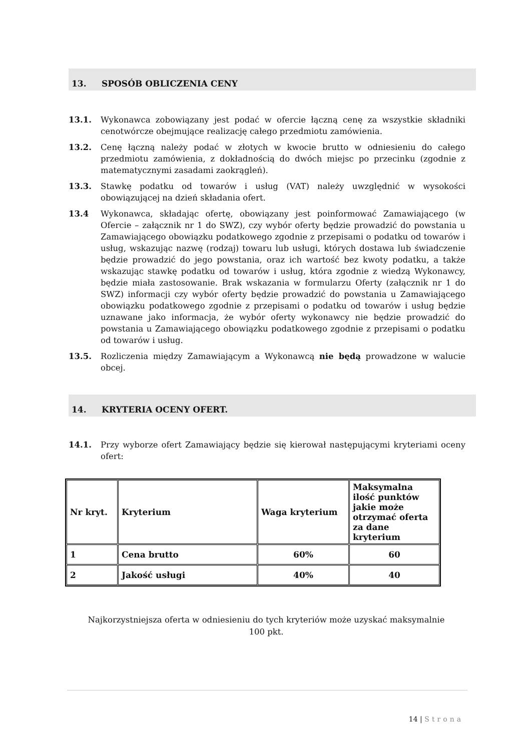13. SPOSÓB OBLICZENIA CENY
13.1. Wykonawca zobowiązany jest podać w ofercie łączną cenę za wszystkie składniki cenotwórcze obejmujące realizację całego przedmiotu zamówienia.
13.2. Cenę łączną należy podać w złotych w kwocie brutto w odniesieniu do całego przedmiotu zamówienia, z dokładnością do dwóch miejsc po przecinku (zgodnie z matematycznymi zasadami zaokrągleń).
13.3. Stawkę podatku od towarów i usług (VAT) należy uwzględnić w wysokości obowiązującej na dzień składania ofert.
13.4 Wykonawca, składając ofertę, obowiązany jest poinformować Zamawiającego (w Ofercie – załącznik nr 1 do SWZ), czy wybór oferty będzie prowadzić do powstania u Zamawiającego obowiązku podatkowego zgodnie z przepisami o podatku od towarów i usług, wskazując nazwę (rodzaj) towaru lub usługi, których dostawa lub świadczenie będzie prowadzić do jego powstania, oraz ich wartość bez kwoty podatku, a także wskazując stawkę podatku od towarów i usług, która zgodnie z wiedzą Wykonawcy, będzie miała zastosowanie. Brak wskazania w formularzu Oferty (załącznik nr 1 do SWZ) informacji czy wybór oferty będzie prowadzić do powstania u Zamawiającego obowiązku podatkowego zgodnie z przepisami o podatku od towarów i usług będzie uznawane jako informacja, że wybór oferty wykonawcy nie będzie prowadzić do powstania u Zamawiającego obowiązku podatkowego zgodnie z przepisami o podatku od towarów i usług.
13.5. Rozliczenia między Zamawiającym a Wykonawcą nie będą prowadzone w walucie obcej.
14. KRYTERIA OCENY OFERT.
14.1. Przy wyborze ofert Zamawiający będzie się kierował następującymi kryteriami oceny ofert:
| Nr kryt. | Kryterium | Waga kryterium | Maksymalna ilość punktów jakie może otrzymać oferta za dane kryterium |
| 1 | Cena brutto | 60% | 60 |
| 2 | Jakość usługi | 40% | 40 |
Najkorzystniejsza oferta w odniesieniu do tych kryteriów może uzyskać maksymalnie
100 pkt.
14 | Strona